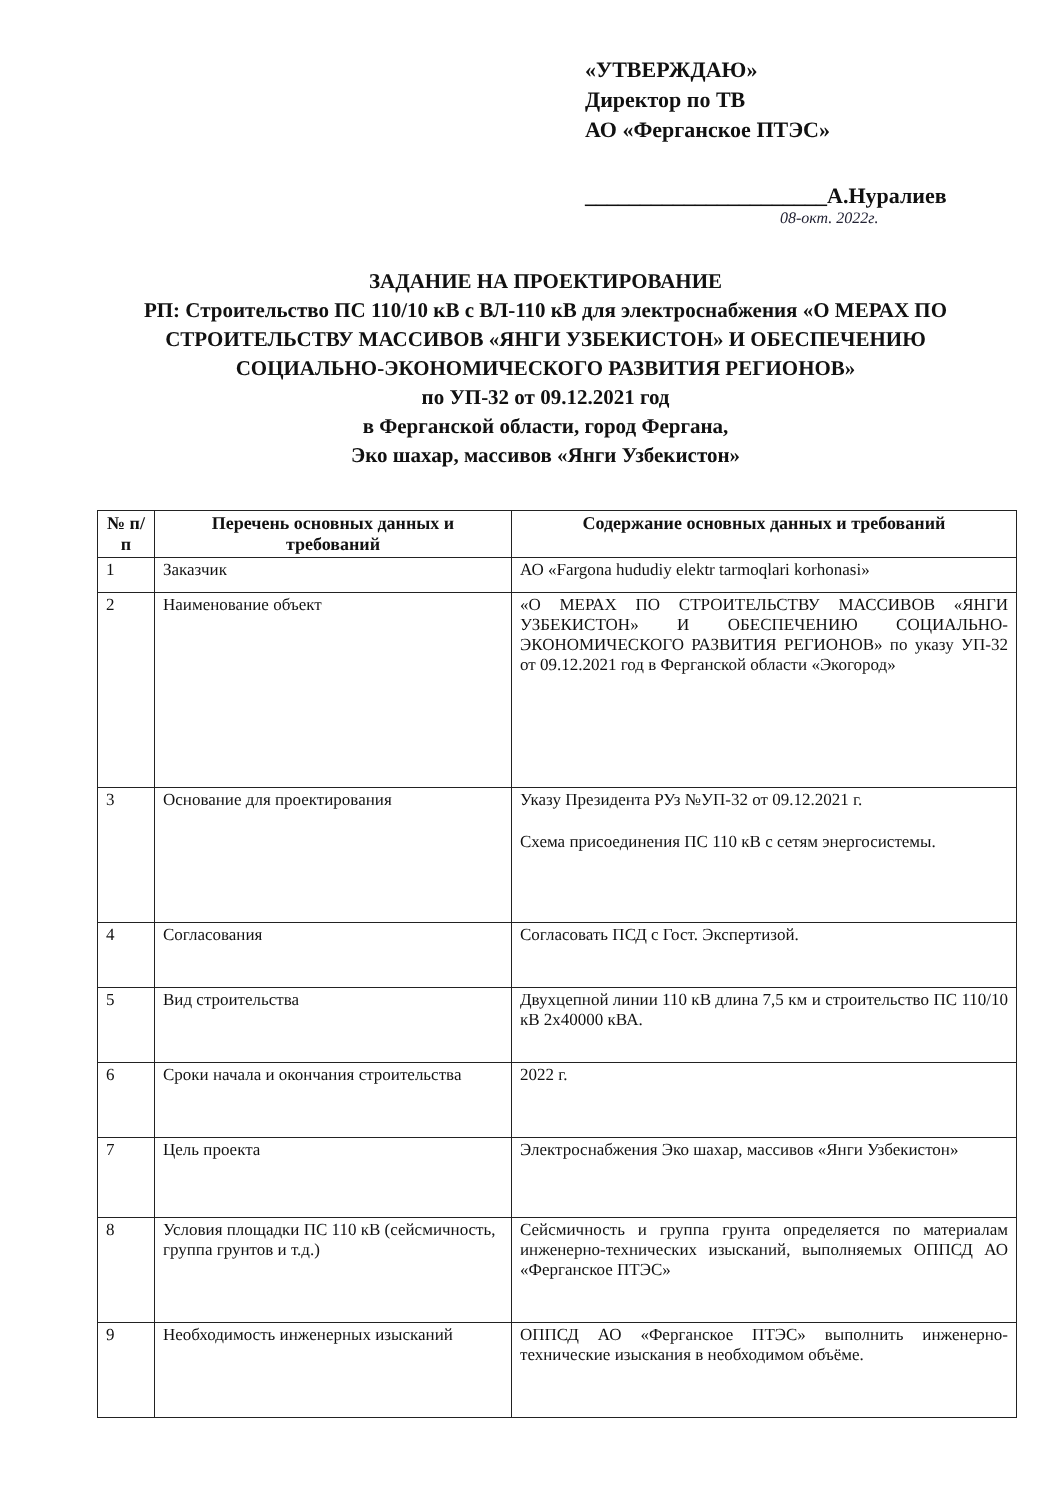«УТВЕРЖДАЮ»
Директор по ТВ
АО «Ферганское ПТЭС»
______________________А.Нуралиев
08-окт. 2022г.
ЗАДАНИЕ НА ПРОЕКТИРОВАНИЕ
РП: Строительство ПС 110/10 кВ с ВЛ-110 кВ для электроснабжения «О МЕРАХ ПО СТРОИТЕЛЬСТВУ МАССИВОВ «ЯНГИ УЗБЕКИСТОН» И ОБЕСПЕЧЕНИЮ СОЦИАЛЬНО-ЭКОНОМИЧЕСКОГО РАЗВИТИЯ РЕГИОНОВ»
по УП-32 от 09.12.2021 год
в Ферганской области, город Фергана,
Эко шахар, массивов «Янги Узбекистон»
| № п/п | Перечень основных данных и требований | Содержание основных данных и требований |
| --- | --- | --- |
| 1 | Заказчик | АО «Fargona hududiy elektr tarmoqlari korhonasi» |
| 2 | Наименование объект | «О МЕРАХ ПО СТРОИТЕЛЬСТВУ МАССИВОВ «ЯНГИ УЗБЕКИСТОН» И ОБЕСПЕЧЕНИЮ СОЦИАЛЬНО-ЭКОНОМИЧЕСКОГО РАЗВИТИЯ РЕГИОНОВ» по указу УП-32 от 09.12.2021 год в Ферганской области «Экогород» |
| 3 | Основание для проектирования | Указу Президента РУз №УП-32 от 09.12.2021 г. Схема присоединения ПС 110 кВ с сетям энергосистемы. |
| 4 | Согласования | Согласовать ПСД с Гост. Экспертизой. |
| 5 | Вид строительства | Двухцепной линии 110 кВ длина 7,5 км и строительство ПС 110/10 кВ 2х40000 кВА. |
| 6 | Сроки начала и окончания строительства | 2022 г. |
| 7 | Цель проекта | Электроснабжения Эко шахар, массивов «Янги Узбекистон» |
| 8 | Условия площадки ПС 110 кВ (сейсмичность, группа грунтов и т.д.) | Сейсмичность и группа грунта определяется по материалам инженерно-технических изысканий, выполняемых ОППСД АО «Ферганское ПТЭС» |
| 9 | Необходимость инженерных изысканий | ОППСД АО «Ферганское ПТЭС» выполнить инженерно-технические изыскания в необходимом объёме. |